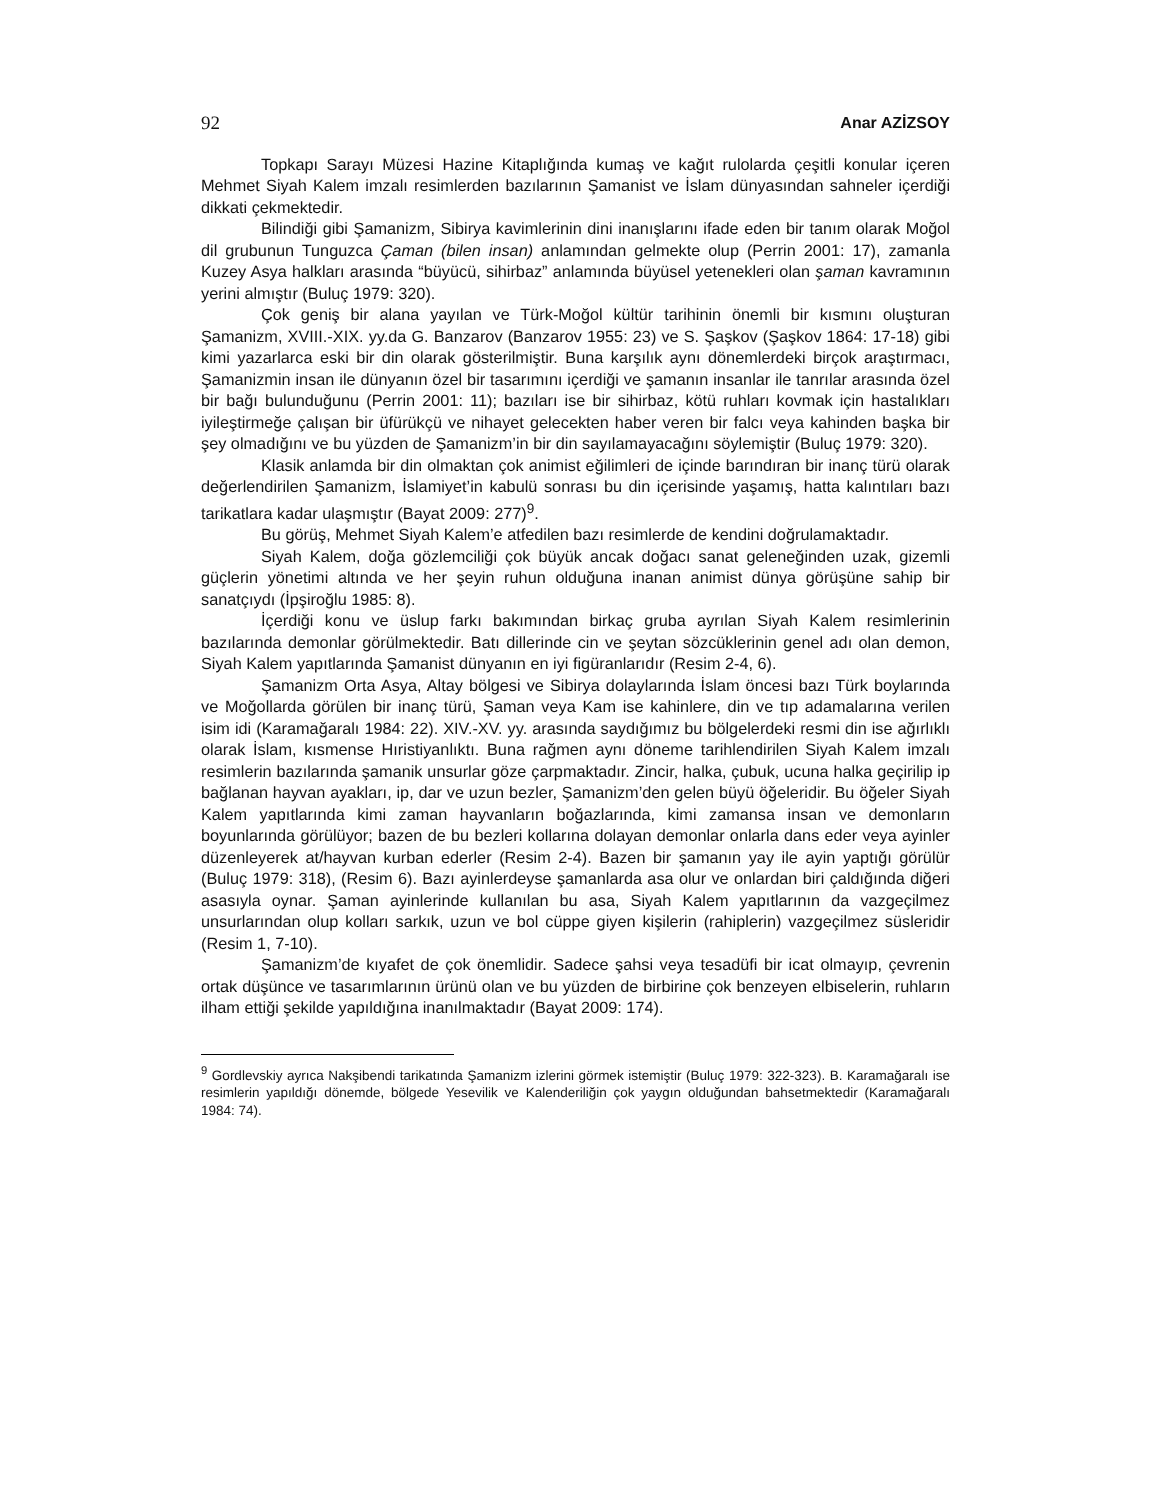92 Anar AZİZSOY
Topkapı Sarayı Müzesi Hazine Kitaplığında kumaş ve kağıt rulolarda çeşitli konular içeren Mehmet Siyah Kalem imzalı resimlerden bazılarının Şamanist ve İslam dünyasından sahneler içerdiği dikkati çekmektedir.
Bilindiği gibi Şamanizm, Sibirya kavimlerinin dini inanışlarını ifade eden bir tanım olarak Moğol dil grubunun Tunguzca Çaman (bilen insan) anlamından gelmekte olup (Perrin 2001: 17), zamanla Kuzey Asya halkları arasında “büyücü, sihirbaz” anlamında büyüsel yetenekleri olan şaman kavramının yerini almıştır (Buluç 1979: 320).
Çok geniş bir alana yayılan ve Türk-Moğol kültür tarihinin önemli bir kısmını oluşturan Şamanizm, XVIII.-XIX. yy.da G. Banzarov (Banzarov 1955: 23) ve S. Şaşkov (Şaşkov 1864: 17-18) gibi kimi yazarlarca eski bir din olarak gösterilmiştir. Buna karşılık aynı dönemlerdeki birçok araştırmacı, Şamanizmin insan ile dünyanın özel bir tasarımını içerdiği ve şamanın insanlar ile tanrılar arasında özel bir bağı bulunduğunu (Perrin 2001: 11); bazıları ise bir sihirbaz, kötü ruhları kovmak için hastalıkları iyileştirmeğe çalışan bir üfürükçü ve nihayet gelecekten haber veren bir falcı veya kahinden başka bir şey olmadığını ve bu yüzden de Şamanizm’in bir din sayılamayacağını söylemiştir (Buluç 1979: 320).
Klasik anlamda bir din olmaktan çok animist eğilimleri de içinde barındıran bir inanç türü olarak değerlendirilen Şamanizm, İslamiyet’in kabulü sonrası bu din içerisinde yaşamış, hatta kalıntıları bazı tarikatlara kadar ulaşmıştır (Bayat 2009: 277)<sup>9</sup>.
Bu görüş, Mehmet Siyah Kalem’e atfedilen bazı resimlerde de kendini doğrulamaktadır.
Siyah Kalem, doğa gözlemciliği çok büyük ancak doğacı sanat geleneğinden uzak, gizemli güçlerin yönetimi altında ve her şeyin ruhun olduğuna inanan animist dünya görüşüne sahip bir sanatçıydı (İpşiroğlu 1985: 8).
İçerdiği konu ve üslup farkı bakımından birkaç gruba ayrılan Siyah Kalem resimlerinin bazılarında demonlar görülmektedir. Batı dillerinde cin ve şeytan sözcüklerinin genel adı olan demon, Siyah Kalem yapıtlarında Şamanist dünyanın en iyi figüranlarıdır (Resim 2-4, 6).
Şamanizm Orta Asya, Altay bölgesi ve Sibirya dolaylarında İslam öncesi bazı Türk boylarında ve Moğollarda görülen bir inanç türü, Şaman veya Kam ise kahinlere, din ve tıp adamalarına verilen isim idi (Karamağaralı 1984: 22). XIV.-XV. yy. arasında saydığımız bu bölgelerdeki resmi din ise ağırlıklı olarak İslam, kısmense Hıristiyanlıktı. Buna rağmen aynı döneme tarihlendirilen Siyah Kalem imzalı resimlerin bazılarında şamanik unsurlar göze çarpmaktadır. Zincir, halka, çubuk, ucuna halka geçirilip ip bağlanan hayvan ayakları, ip, dar ve uzun bezler, Şamanizm’den gelen büyü öğeleridir. Bu öğeler Siyah Kalem yapıtlarında kimi zaman hayvanların boğazlarında, kimi zamansa insan ve demonların boyunlarında görülüyor; bazen de bu bezleri kollarına dolayan demonlar onlarla dans eder veya ayinler düzenleyerek at/hayvan kurban ederler (Resim 2-4). Bazen bir şamanın yay ile ayin yaptığı görülür (Buluç 1979: 318), (Resim 6). Bazı ayinlerdeyse şamanlarda asa olur ve onlardan biri çaldığında diğeri asasıyla oynar. Şaman ayinlerinde kullanılan bu asa, Siyah Kalem yapıtlarının da vazgeçilmez unsurlarından olup kolları sarkık, uzun ve bol cüppe giyen kişilerin (rahiplerin) vazgeçilmez süsleridir (Resim 1, 7-10).
Şamanizm’de kıyafet de çok önemlidir. Sadece şahsi veya tesadüfi bir icat olmayıp, çevrenin ortak düşünce ve tasarımlarının ürünü olan ve bu yüzden de birbirine çok benzeyen elbiselerin, ruhların ilham ettiği şekilde yapıldığına inanılmaktadır (Bayat 2009: 174).
<sup>9</sup> Gordlevskiy ayrıca Nakşibendi tarikatında Şamanizm izlerini görmek istemiştir (Buluç 1979: 322-323). B. Karamağaralı ise resimlerin yapıldığı dönemde, bölgede Yesevilik ve Kalenderiliğin çok yaygın olduğundan bahsetmektedir (Karamağaralı 1984: 74).